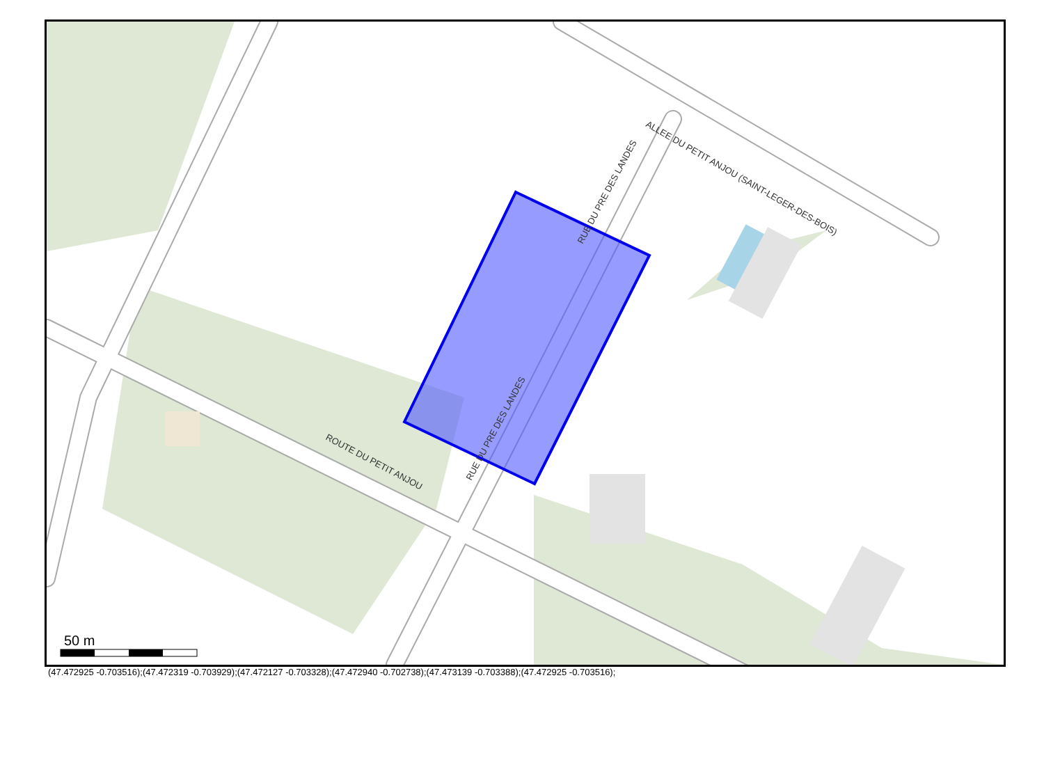ROUTE DU PETIT ANJOU
ALLEE DU PETIT ANJOU (SAINT-LEGER-DES-BOIS)
RUE DU PRE DES LANDES
RUE DU PRE DES LANDES
50 m
(47.472925 -0.703516);(47.472319 -0.703929);(47.472127 -0.703328);(47.472940 -0.702738);(47.473139 -0.703388);(47.472925 -0.703516);